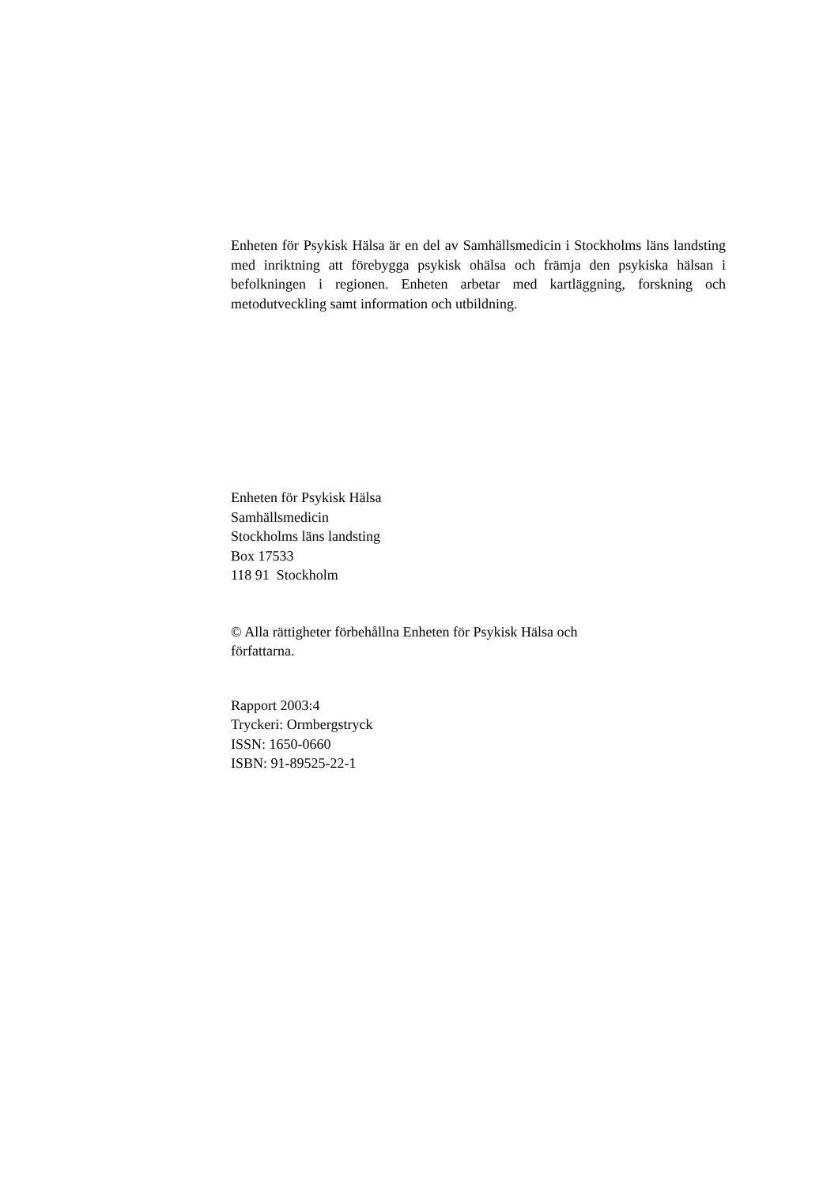Enheten för Psykisk Hälsa är en del av Samhällsmedicin i Stockholms läns landsting med inriktning att förebygga psykisk ohälsa och främja den psykiska hälsan i befolkningen i regionen. Enheten arbetar med kartläggning, forskning och metodutveckling samt information och utbildning.
Enheten för Psykisk Hälsa
Samhällsmedicin
Stockholms läns landsting
Box 17533
118 91 Stockholm
© Alla rättigheter förbehållna Enheten för Psykisk Hälsa och
författarna.
Rapport 2003:4
Tryckeri: Ormbergstryck
ISSN: 1650-0660
ISBN: 91-89525-22-1